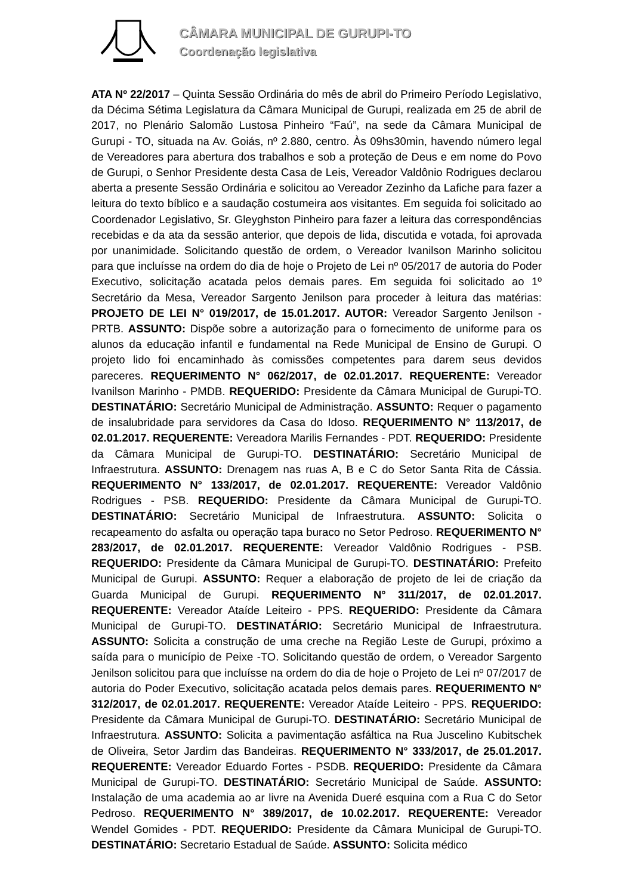CÂMARA MUNICIPAL DE GURUPI-TO
Coordenação legislativa
ATA Nº 22/2017 – Quinta Sessão Ordinária do mês de abril do Primeiro Período Legislativo, da Décima Sétima Legislatura da Câmara Municipal de Gurupi, realizada em 25 de abril de 2017, no Plenário Salomão Lustosa Pinheiro “Faú”, na sede da Câmara Municipal de Gurupi - TO, situada na Av. Goiás, nº 2.880, centro. Às 09hs30min, havendo número legal de Vereadores para abertura dos trabalhos e sob a proteção de Deus e em nome do Povo de Gurupi, o Senhor Presidente desta Casa de Leis, Vereador Valdônio Rodrigues declarou aberta a presente Sessão Ordinária e solicitou ao Vereador Zezinho da Lafiche para fazer a leitura do texto bíblico e a saudação costumeira aos visitantes. Em seguida foi solicitado ao Coordenador Legislativo, Sr. Gleyghston Pinheiro para fazer a leitura das correspondências recebidas e da ata da sessão anterior, que depois de lida, discutida e votada, foi aprovada por unanimidade. Solicitando questão de ordem, o Vereador Ivanilson Marinho solicitou para que incluísse na ordem do dia de hoje o Projeto de Lei nº 05/2017 de autoria do Poder Executivo, solicitação acatada pelos demais pares. Em seguida foi solicitado ao 1º Secretário da Mesa, Vereador Sargento Jenilson para proceder à leitura das matérias: PROJETO DE LEI N° 019/2017, de 15.01.2017. AUTOR: Vereador Sargento Jenilson - PRTB. ASSUNTO: Dispõe sobre a autorização para o fornecimento de uniforme para os alunos da educação infantil e fundamental na Rede Municipal de Ensino de Gurupi. O projeto lido foi encaminhado às comissões competentes para darem seus devidos pareceres. REQUERIMENTO N° 062/2017, de 02.01.2017. REQUERENTE: Vereador Ivanilson Marinho - PMDB. REQUERIDO: Presidente da Câmara Municipal de Gurupi-TO. DESTINATÁRIO: Secretário Municipal de Administração. ASSUNTO: Requer o pagamento de insalubridade para servidores da Casa do Idoso. REQUERIMENTO N° 113/2017, de 02.01.2017. REQUERENTE: Vereadora Marilis Fernandes - PDT. REQUERIDO: Presidente da Câmara Municipal de Gurupi-TO. DESTINATÁRIO: Secretário Municipal de Infraestrutura. ASSUNTO: Drenagem nas ruas A, B e C do Setor Santa Rita de Cássia. REQUERIMENTO N° 133/2017, de 02.01.2017. REQUERENTE: Vereador Valdônio Rodrigues - PSB. REQUERIDO: Presidente da Câmara Municipal de Gurupi-TO. DESTINATÁRIO: Secretário Municipal de Infraestrutura. ASSUNTO: Solicita o recapeamento do asfalta ou operação tapa buraco no Setor Pedroso. REQUERIMENTO N° 283/2017, de 02.01.2017. REQUERENTE: Vereador Valdônio Rodrigues - PSB. REQUERIDO: Presidente da Câmara Municipal de Gurupi-TO. DESTINATÁRIO: Prefeito Municipal de Gurupi. ASSUNTO: Requer a elaboração de projeto de lei de criação da Guarda Municipal de Gurupi. REQUERIMENTO N° 311/2017, de 02.01.2017. REQUERENTE: Vereador Ataíde Leiteiro - PPS. REQUERIDO: Presidente da Câmara Municipal de Gurupi-TO. DESTINATÁRIO: Secretário Municipal de Infraestrutura. ASSUNTO: Solicita a construção de uma creche na Região Leste de Gurupi, próximo a saída para o município de Peixe -TO. Solicitando questão de ordem, o Vereador Sargento Jenilson solicitou para que incluísse na ordem do dia de hoje o Projeto de Lei nº 07/2017 de autoria do Poder Executivo, solicitação acatada pelos demais pares. REQUERIMENTO N° 312/2017, de 02.01.2017. REQUERENTE: Vereador Ataíde Leiteiro - PPS. REQUERIDO: Presidente da Câmara Municipal de Gurupi-TO. DESTINATÁRIO: Secretário Municipal de Infraestrutura. ASSUNTO: Solicita a pavimentação asfáltica na Rua Juscelino Kubitschek de Oliveira, Setor Jardim das Bandeiras. REQUERIMENTO N° 333/2017, de 25.01.2017. REQUERENTE: Vereador Eduardo Fortes - PSDB. REQUERIDO: Presidente da Câmara Municipal de Gurupi-TO. DESTINATÁRIO: Secretário Municipal de Saúde. ASSUNTO: Instalação de uma academia ao ar livre na Avenida Dueré esquina com a Rua C do Setor Pedroso. REQUERIMENTO N° 389/2017, de 10.02.2017. REQUERENTE: Vereador Wendel Gomides - PDT. REQUERIDO: Presidente da Câmara Municipal de Gurupi-TO. DESTINATÁRIO: Secretario Estadual de Saúde. ASSUNTO: Solicita médico